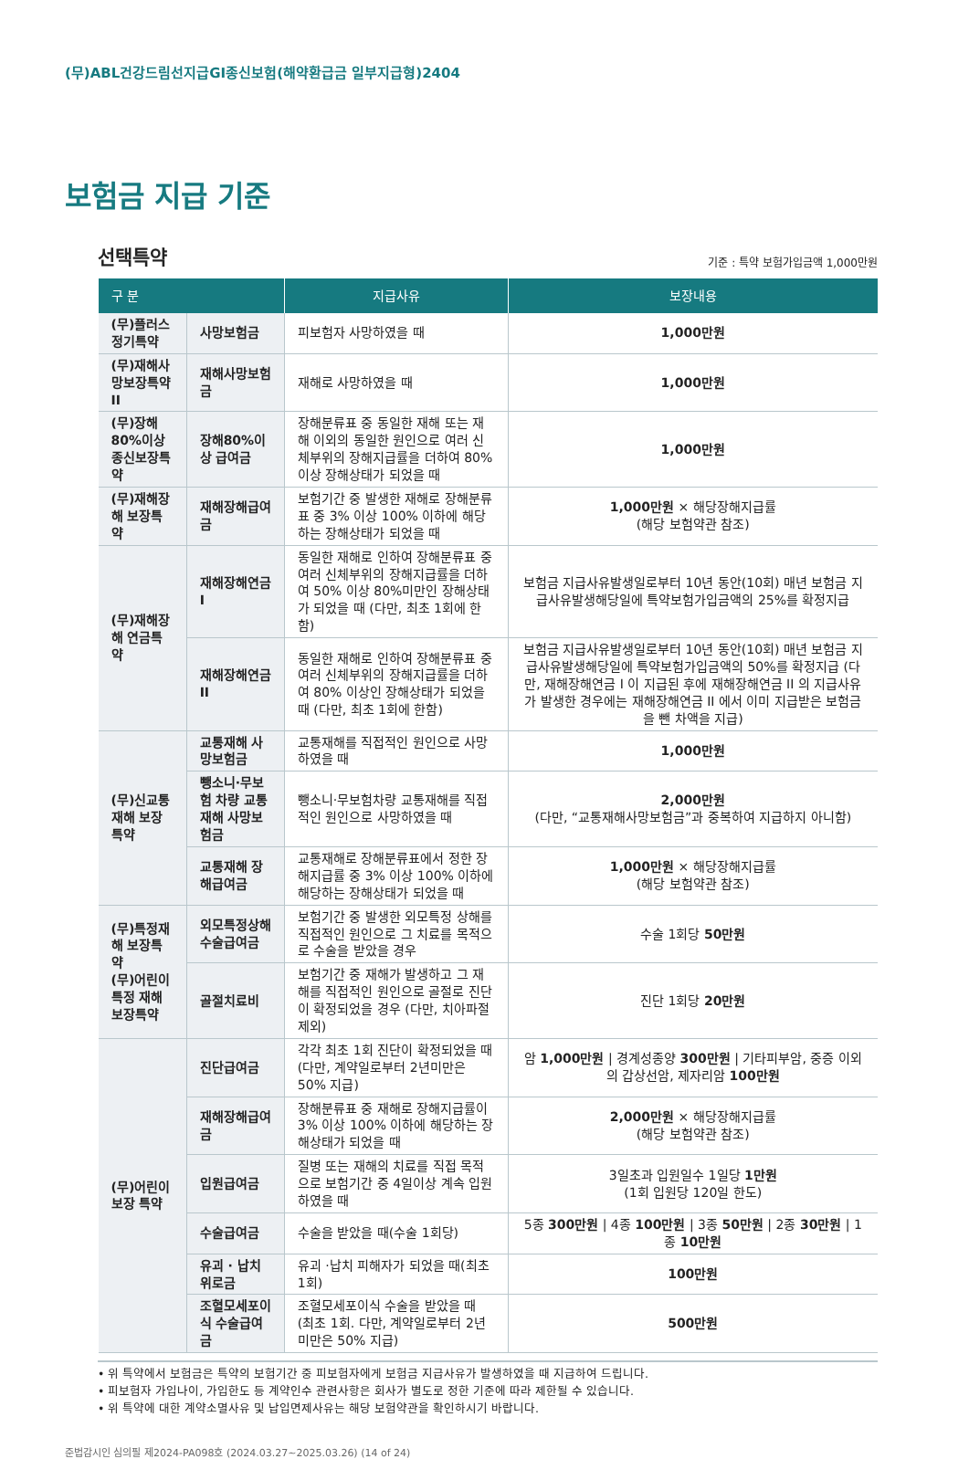(무)ABL건강드림선지급GI종신보험(해약환급금 일부지급형)2404
보험금 지급 기준
선택특약 기준 : 특약 보험가입금액 1,000만원
| 구 분 | | 지급사유 | 보장내용 |
| --- | --- | --- | --- |
| (무)플러스정기특약 | 사망보험금 | 피보험자 사망하였을 때 | 1,000만원 |
| (무)재해사망보장특약 II | 재해사망보험금 | 재해로 사망하였을 때 | 1,000만원 |
| (무)장해80%이상 종신보장특약 | 장해80%이상 급여금 | 장해분류표 중 동일한 재해 또는 재해 이외의 동일한 원인으로 여러 신체부위의 장해지급률을 더하여 80%이상 장해상태가 되었을 때 | 1,000만원 |
| (무)재해장해 보장특약 | 재해장해급여금 | 보험기간 중 발생한 재해로 장해분류표 중 3% 이상 100% 이하에 해당하는 장해상태가 되었을 때 | 1,000만원 × 해당장해지급률 (해당 보험약관 참조) |
| (무)재해장해 연금특약 | 재해장해연금 I | 동일한 재해로 인하여 장해분류표 중 여러 신체부위의 장해지급률을 더하여 50% 이상 80%미만인 장해상태가 되었을 때 (다만, 최초 1회에 한함) | 보험금 지급사유발생일로부터 10년 동안(10회) 매년 보험금 지급사유발생해당일에 특약보험가입금액의 25%를 확정지급 |
| | 재해장해연금 II | 동일한 재해로 인하여 장해분류표 중 여러 신체부위의 장해지급률을 더하여 80% 이상인 장해상태가 되었을 때 (다만, 최초 1회에 한함) | 보험금 지급사유발생일로부터 10년 동안(10회) 매년 보험금 지급사유발생해당일에 특약보험가입금액의 50%를 확정지급 (다만, 재해장해연금 I 이 지급된 후에 재해장해연금 II 의 지급사유가 발생한 경우에는 재해장해연금 II 에서 이미 지급받은 보험금을 뺀 차액을 지급) |
| (무)신교통재해 보장특약 | 교통재해 사망보험금 | 교통재해를 직접적인 원인으로 사망하였을 때 | 1,000만원 |
| | 뺑소니·무보험 차량 교통재해 사망보험금 | 뺑소니·무보험차량 교통재해를 직접적인 원인으로 사망하였을 때 | 2,000만원 (다만, “교통재해사망보험금”과 중복하여 지급하지 아니함) |
| | 교통재해 장해급여금 | 교통재해로 장해분류표에서 정한 장해지급률 중 3% 이상 100% 이하에 해당하는 장해상태가 되었을 때 | 1,000만원 × 해당장해지급률 (해당 보험약관 참조) |
| (무)특정재해 보장특약 (무)어린이특정 재해보장특약 | 외모특정상해 수술급여금 | 보험기간 중 발생한 외모특정 상해를 직접적인 원인으로 그 치료를 목적으로 수술을 받았을 경우 | 수술 1회당 50만원 |
| | 골절치료비 | 보험기간 중 재해가 발생하고 그 재해를 직접적인 원인으로 골절로 진단이 확정되었을 경우 (다만, 치아파절 제외) | 진단 1회당 20만원 |
| (무)어린이보장 특약 | 진단급여금 | 각각 최초 1회 진단이 확정되었을 때 (다만, 계약일로부터 2년미만은 50% 지급) | 암 1,000만원 / 경계성종양 300만원 / 기타피부암, 중증 이외의 갑상선암, 제자리암 100만원 |
| | 재해장해급여금 | 장해분류표 중 재해로 장해지급률이 3% 이상 100% 이하에 해당하는 장해상태가 되었을 때 | 2,000만원 × 해당장해지급률 (해당 보험약관 참조) |
| | 입원급여금 | 질병 또는 재해의 치료를 직접 목적으로 보험기간 중 4일이상 계속 입원하였을 때 | 3일초과 입원일수 1일당 1만원 (1회 입원당 120일 한도) |
| | 수술급여금 | 수술을 받았을 때(수술 1회당) | 5종 300만원 / 4종 100만원 / 3종 50만원 / 2종 30만원 / 1종 10만원 |
| | 유괴 · 납치 위로금 | 유괴 ·납치 피해자가 되었을 때(최초 1회) | 100만원 |
| | 조혈모세포이식 수술급여금 | 조혈모세포이식 수술을 받았을 때 (최초 1회. 다만, 계약일로부터 2년미만은 50% 지급) | 500만원 |
• 위 특약에서 보험금은 특약의 보험기간 중 피보험자에게 보험금 지급사유가 발생하였을 때 지급하여 드립니다.
• 피보험자 가입나이, 가입한도 등 계약인수 관련사항은 회사가 별도로 정한 기준에 따라 제한될 수 있습니다.
• 위 특약에 대한 계약소멸사유 및 납입면제사유는 해당 보험약관을 확인하시기 바랍니다.
준법감시인 심의필 제2024-PA098호 (2024.03.27~2025.03.26) (14 of 24)